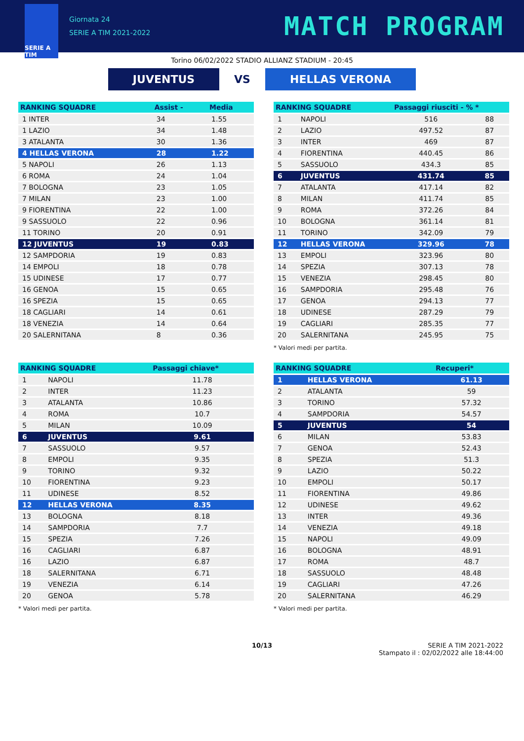SERIE A TIM
Giornata 24
SERIE A TIM 2021-2022
MATCH PROGRAM
Torino 06/02/2022 STADIO ALLIANZ STADIUM - 20:45
JUVENTUS VS HELLAS VERONA
| RANKING SQUADRE | Assist - | Media |
| --- | --- | --- |
| 1 INTER | 34 | 1.55 |
| 1 LAZIO | 34 | 1.48 |
| 3 ATALANTA | 30 | 1.36 |
| 4 HELLAS VERONA | 28 | 1.22 |
| 5 NAPOLI | 26 | 1.13 |
| 6 ROMA | 24 | 1.04 |
| 7 BOLOGNA | 23 | 1.05 |
| 7 MILAN | 23 | 1.00 |
| 9 FIORENTINA | 22 | 1.00 |
| 9 SASSUOLO | 22 | 0.96 |
| 11 TORINO | 20 | 0.91 |
| 12 JUVENTUS | 19 | 0.83 |
| 12 SAMPDORIA | 19 | 0.83 |
| 14 EMPOLI | 18 | 0.78 |
| 15 UDINESE | 17 | 0.77 |
| 16 GENOA | 15 | 0.65 |
| 16 SPEZIA | 15 | 0.65 |
| 18 CAGLIARI | 14 | 0.61 |
| 18 VENEZIA | 14 | 0.64 |
| 20 SALERNITANA | 8 | 0.36 |
| RANKING SQUADRE | | Passaggi chiave* |
| --- | --- | --- |
| 1 | NAPOLI | 11.78 |
| 2 | INTER | 11.23 |
| 3 | ATALANTA | 10.86 |
| 4 | ROMA | 10.7 |
| 5 | MILAN | 10.09 |
| 6 | JUVENTUS | 9.61 |
| 7 | SASSUOLO | 9.57 |
| 8 | EMPOLI | 9.35 |
| 9 | TORINO | 9.32 |
| 10 | FIORENTINA | 9.23 |
| 11 | UDINESE | 8.52 |
| 12 | HELLAS VERONA | 8.35 |
| 13 | BOLOGNA | 8.18 |
| 14 | SAMPDORIA | 7.7 |
| 15 | SPEZIA | 7.26 |
| 16 | CAGLIARI | 6.87 |
| 16 | LAZIO | 6.87 |
| 18 | SALERNITANA | 6.71 |
| 19 | VENEZIA | 6.14 |
| 20 | GENOA | 5.78 |
* Valori medi per partita.
| RANKING SQUADRE | | Passaggi riusciti - % * | |
| --- | --- | --- | --- |
| 1 | NAPOLI | 516 | 88 |
| 2 | LAZIO | 497.52 | 87 |
| 3 | INTER | 469 | 87 |
| 4 | FIORENTINA | 440.45 | 86 |
| 5 | SASSUOLO | 434.3 | 85 |
| 6 | JUVENTUS | 431.74 | 85 |
| 7 | ATALANTA | 417.14 | 82 |
| 8 | MILAN | 411.74 | 85 |
| 9 | ROMA | 372.26 | 84 |
| 10 | BOLOGNA | 361.14 | 81 |
| 11 | TORINO | 342.09 | 79 |
| 12 | HELLAS VERONA | 329.96 | 78 |
| 13 | EMPOLI | 323.96 | 80 |
| 14 | SPEZIA | 307.13 | 78 |
| 15 | VENEZIA | 298.45 | 80 |
| 16 | SAMPDORIA | 295.48 | 76 |
| 17 | GENOA | 294.13 | 77 |
| 18 | UDINESE | 287.29 | 79 |
| 19 | CAGLIARI | 285.35 | 77 |
| 20 | SALERNITANA | 245.95 | 75 |
* Valori medi per partita.
| RANKING SQUADRE | | Recuperi* |
| --- | --- | --- |
| 1 | HELLAS VERONA | 61.13 |
| 2 | ATALANTA | 59 |
| 3 | TORINO | 57.32 |
| 4 | SAMPDORIA | 54.57 |
| 5 | JUVENTUS | 54 |
| 6 | MILAN | 53.83 |
| 7 | GENOA | 52.43 |
| 8 | SPEZIA | 51.3 |
| 9 | LAZIO | 50.22 |
| 10 | EMPOLI | 50.17 |
| 11 | FIORENTINA | 49.86 |
| 12 | UDINESE | 49.62 |
| 13 | INTER | 49.36 |
| 14 | VENEZIA | 49.18 |
| 15 | NAPOLI | 49.09 |
| 16 | BOLOGNA | 48.91 |
| 17 | ROMA | 48.7 |
| 18 | SASSUOLO | 48.48 |
| 19 | CAGLIARI | 47.26 |
| 20 | SALERNITANA | 46.29 |
* Valori medi per partita.
10/13 SERIE A TIM 2021-2022
Stampato il : 02/02/2022 alle 18:44:00